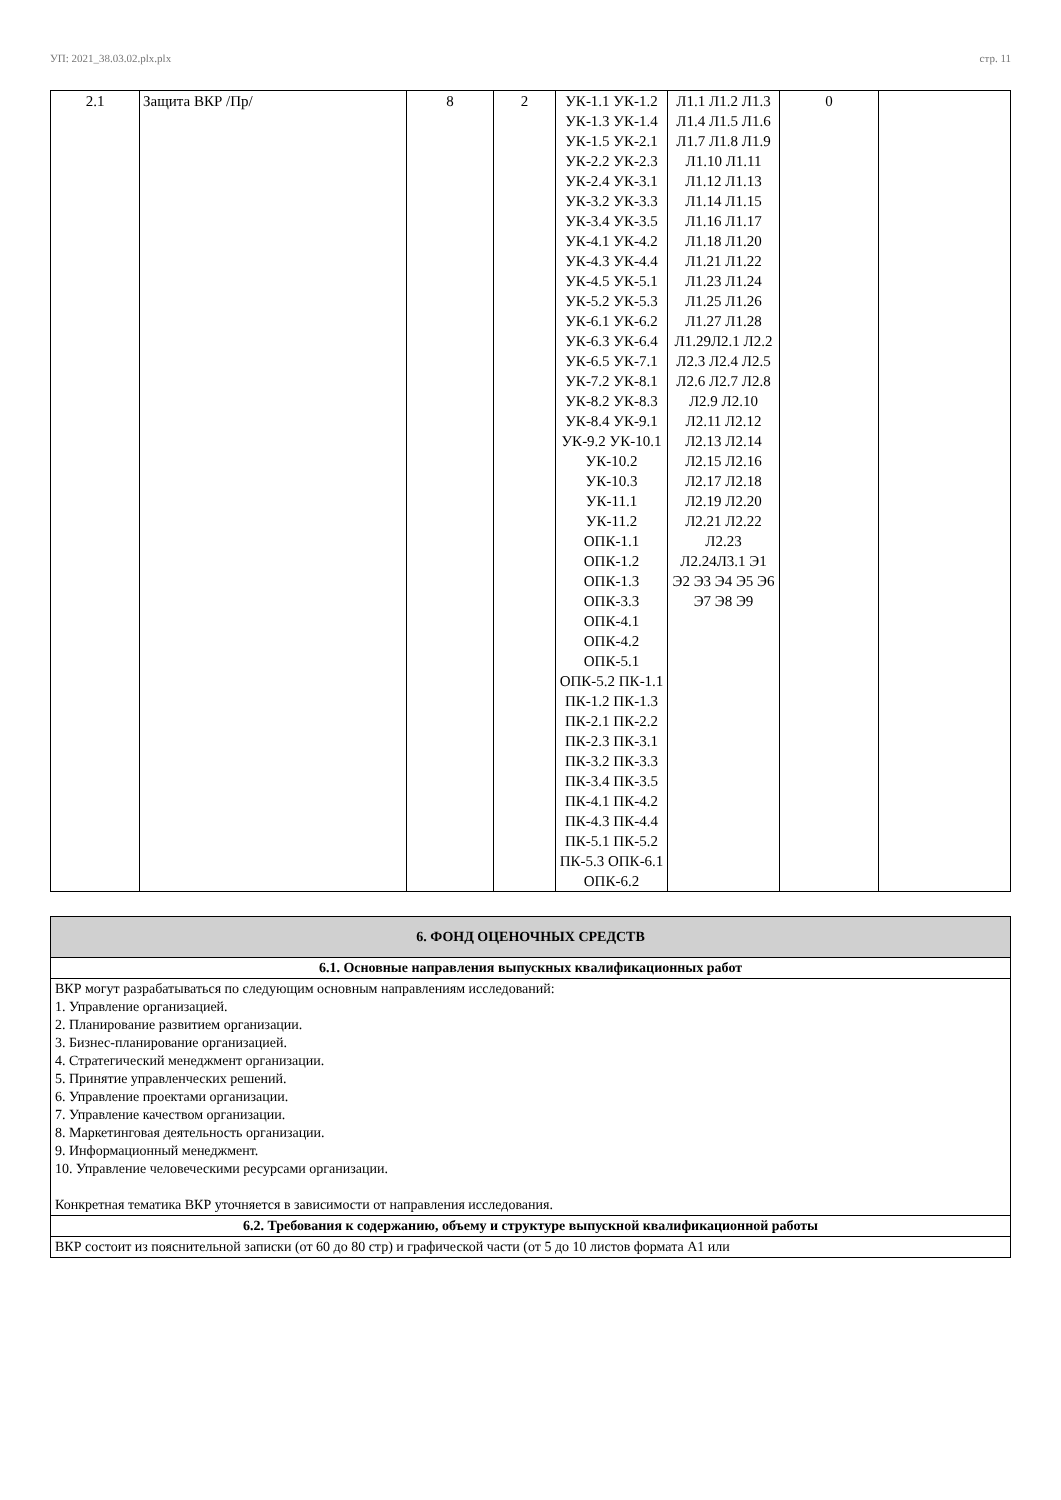УП: 2021_38.03.02.plx.plx стр. 11
| 2.1 | Защита ВКР /Пр/ | 8 | 2 | УК-1.1 УК-1.2 УК-1.3 УК-1.4 УК-1.5 УК-2.1 УК-2.2 УК-2.3 УК-2.4 УК-3.1 УК-3.2 УК-3.3 УК-3.4 УК-3.5 УК-4.1 УК-4.2 УК-4.3 УК-4.4 УК-4.5 УК-5.1 УК-5.2 УК-5.3 УК-6.1 УК-6.2 УК-6.3 УК-6.4 УК-6.5 УК-7.1 УК-7.2 УК-8.1 УК-8.2 УК-8.3 УК-8.4 УК-9.1 УК-9.2 УК-10.1 УК-10.2 УК-10.3 УК-11.1 УК-11.2 ОПК-1.1 ОПК-1.2 ОПК-1.3 ОПК-3.3 ОПК-4.1 ОПК-4.2 ОПК-5.1 ОПК-5.2 ПК-1.1 ПК-1.2 ПК-1.3 ПК-2.1 ПК-2.2 ПК-2.3 ПК-3.1 ПК-3.2 ПК-3.3 ПК-3.4 ПК-3.5 ПК-4.1 ПК-4.2 ПК-4.3 ПК-4.4 ПК-5.1 ПК-5.2 ПК-5.3 ОПК-6.1 ОПК-6.2 | Л1.1 Л1.2 Л1.3 Л1.4 Л1.5 Л1.6 Л1.7 Л1.8 Л1.9 Л1.10 Л1.11 Л1.12 Л1.13 Л1.14 Л1.15 Л1.16 Л1.17 Л1.18 Л1.20 Л1.21 Л1.22 Л1.23 Л1.24 Л1.25 Л1.26 Л1.27 Л1.28 Л1.29Л2.1 Л2.2 Л2.3 Л2.4 Л2.5 Л2.6 Л2.7 Л2.8 Л2.9 Л2.10 Л2.11 Л2.12 Л2.13 Л2.14 Л2.15 Л2.16 Л2.17 Л2.18 Л2.19 Л2.20 Л2.21 Л2.22 Л2.23 Л2.24Л3.1 Э1 Э2 Э3 Э4 Э5 Э6 Э7 Э8 Э9 | 0 | |
| 6. ФОНД ОЦЕНОЧНЫХ СРЕДСТВ |
| 6.1. Основные направления выпускных квалификационных работ |
| ВКР могут разрабатываться по следующим основным направлениям исследований: 1. Управление организацией. 2. Планирование развитием организации. 3. Бизнес-планирование организацией. 4. Стратегический менеджмент организации. 5. Принятие управленческих решений. 6. Управление проектами организации. 7. Управление качеством организации. 8. Маркетинговая деятельность организации. 9. Информационный менеджмент. 10. Управление человеческими ресурсами организации. Конкретная тематика ВКР уточняется в зависимости от направления исследования. |
| 6.2. Требования к содержанию, объему и структуре выпускной квалификационной работы |
| ВКР состоит из пояснительной записки (от 60 до 80 стр) и графической части (от 5 до 10 листов формата А1 или |